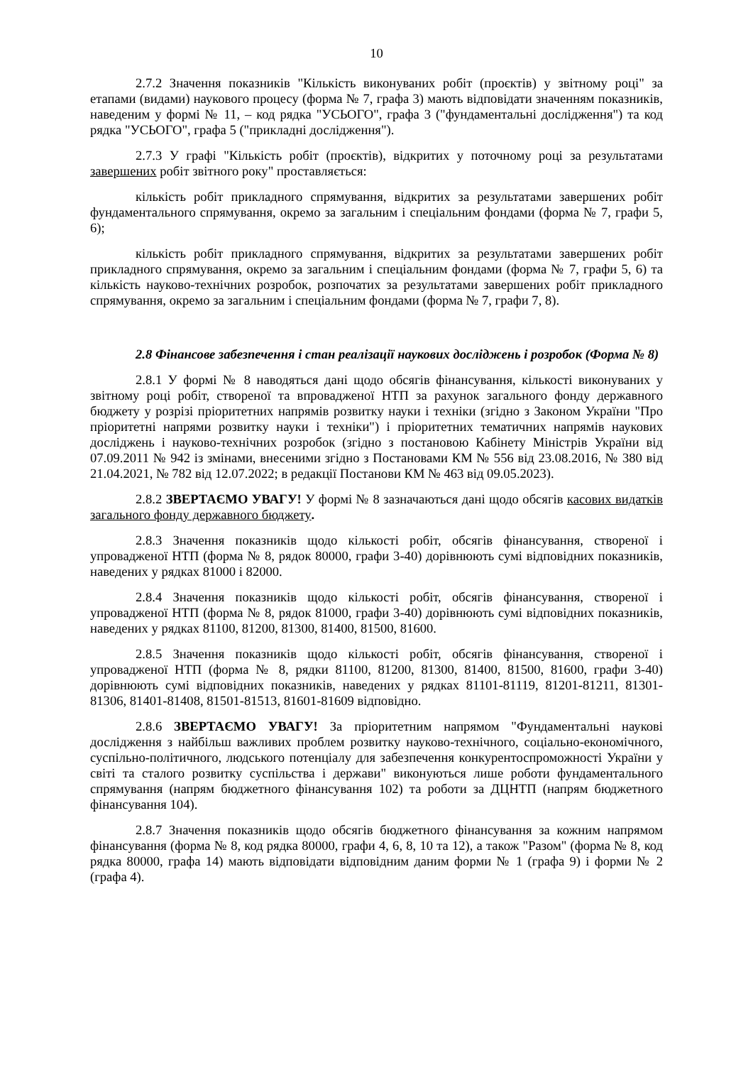10
2.7.2 Значення показників "Кількість виконуваних робіт (проєктів) у звітному році" за етапами (видами) наукового процесу (форма № 7, графа 3) мають відповідати значенням показників, наведеним у формі № 11, – код рядка "УСЬОГО", графа 3 ("фундаментальні дослідження") та код рядка "УСЬОГО", графа 5 ("прикладні дослідження").
2.7.3 У графі "Кількість робіт (проєктів), відкритих у поточному році за результатами завершених робіт звітного року" проставляється:
кількість робіт прикладного спрямування, відкритих за результатами завершених робіт фундаментального спрямування, окремо за загальним і спеціальним фондами (форма № 7, графи 5, 6);
кількість робіт прикладного спрямування, відкритих за результатами завершених робіт прикладного спрямування, окремо за загальним і спеціальним фондами (форма № 7, графи 5, 6) та кількість науково-технічних розробок, розпочатих за результатами завершених робіт прикладного спрямування, окремо за загальним і спеціальним фондами (форма № 7, графи 7, 8).
2.8 Фінансове забезпечення і стан реалізації наукових досліджень і розробок (Форма № 8)
2.8.1 У формі № 8 наводяться дані щодо обсягів фінансування, кількості виконуваних у звітному році робіт, створеної та впровадженої НТП за рахунок загального фонду державного бюджету у розрізі пріоритетних напрямів розвитку науки і техніки (згідно з Законом України "Про пріоритетні напрями розвитку науки і техніки") і пріоритетних тематичних напрямів наукових досліджень і науково-технічних розробок (згідно з постановою Кабінету Міністрів України від 07.09.2011 № 942 із змінами, внесеними згідно з Постановами КМ № 556 від 23.08.2016, № 380 від 21.04.2021, № 782 від 12.07.2022; в редакції Постанови КМ № 463 від 09.05.2023).
2.8.2 ЗВЕРТАЄМО УВАГУ! У формі № 8 зазначаються дані щодо обсягів касових видатків загального фонду державного бюджету.
2.8.3 Значення показників щодо кількості робіт, обсягів фінансування, створеної і упровадженої НТП (форма № 8, рядок 80000, графи 3-40) дорівнюють сумі відповідних показників, наведених у рядках 81000 і 82000.
2.8.4 Значення показників щодо кількості робіт, обсягів фінансування, створеної і упровадженої НТП (форма № 8, рядок 81000, графи 3-40) дорівнюють сумі відповідних показників, наведених у рядках 81100, 81200, 81300, 81400, 81500, 81600.
2.8.5 Значення показників щодо кількості робіт, обсягів фінансування, створеної і упровадженої НТП (форма № 8, рядки 81100, 81200, 81300, 81400, 81500, 81600, графи 3-40) дорівнюють сумі відповідних показників, наведених у рядках 81101-81119, 81201-81211, 81301-81306, 81401-81408, 81501-81513, 81601-81609 відповідно.
2.8.6 ЗВЕРТАЄМО УВАГУ! За пріоритетним напрямом "Фундаментальні наукові дослідження з найбільш важливих проблем розвитку науково-технічного, соціально-економічного, суспільно-політичного, людського потенціалу для забезпечення конкурентоспроможності України у світі та сталого розвитку суспільства і держави" виконуються лише роботи фундаментального спрямування (напрям бюджетного фінансування 102) та роботи за ДЦНТП (напрям бюджетного фінансування 104).
2.8.7 Значення показників щодо обсягів бюджетного фінансування за кожним напрямом фінансування (форма № 8, код рядка 80000, графи 4, 6, 8, 10 та 12), а також "Разом" (форма № 8, код рядка 80000, графа 14) мають відповідати відповідним даним форми № 1 (графа 9) і форми № 2 (графа 4).